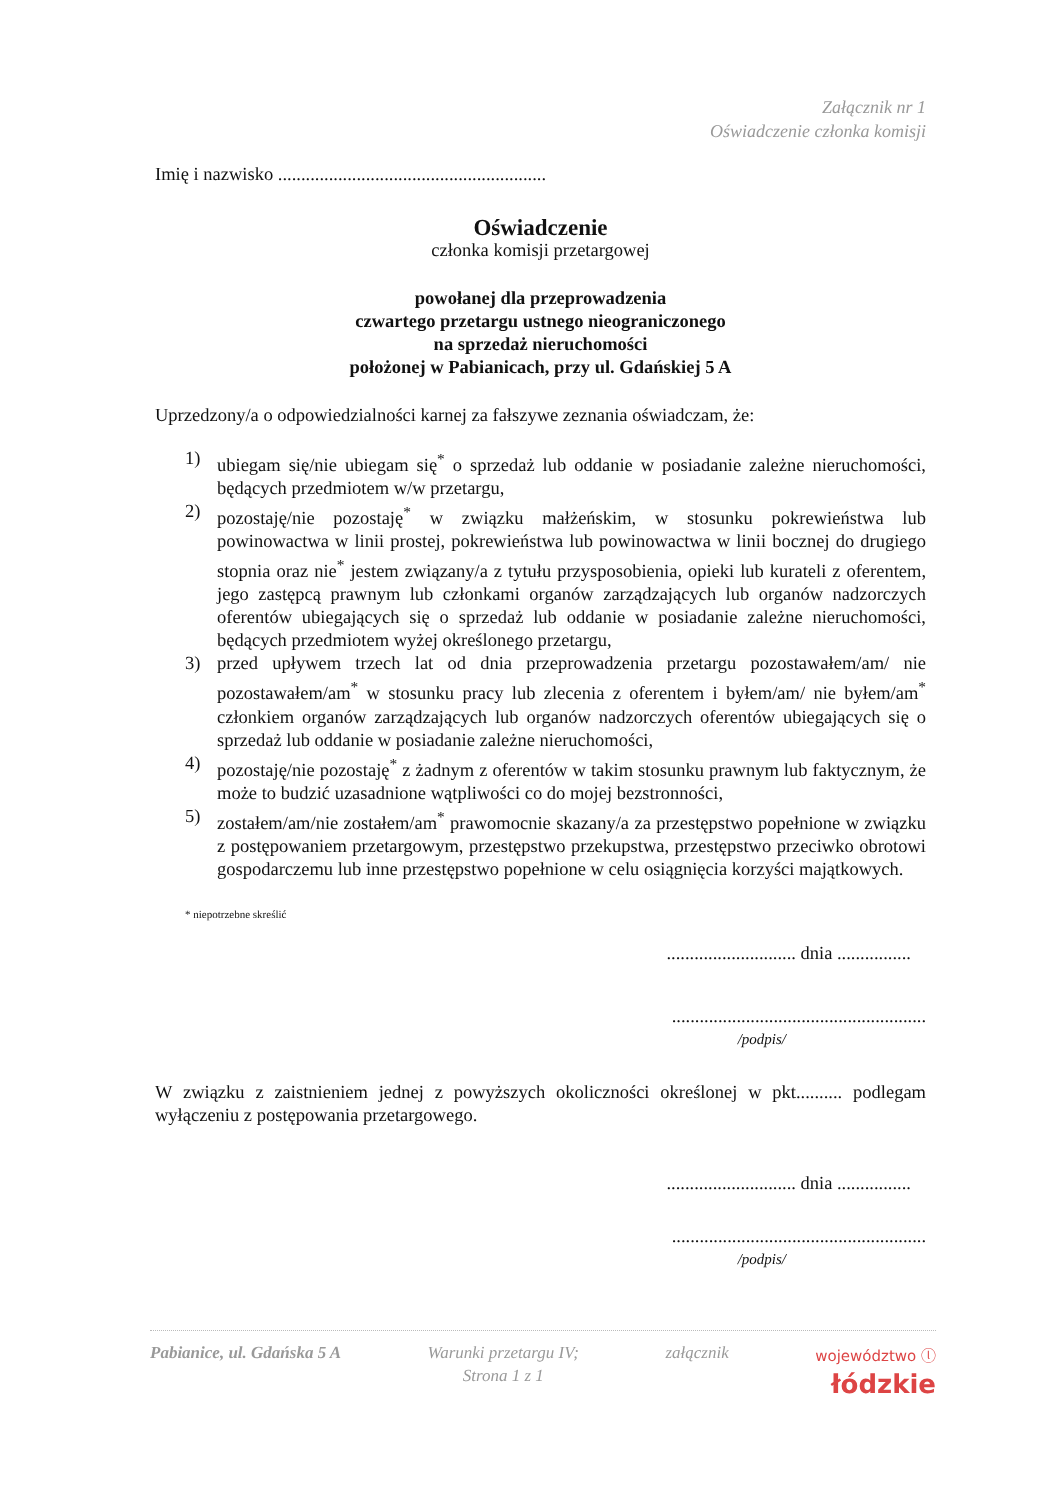Załącznik nr 1
Oświadczenie członka komisji
Imię i nazwisko ..........................................................
Oświadczenie
członka komisji przetargowej
powołanej dla przeprowadzenia
czwartego przetargu ustnego nieograniczonego
na sprzedaż nieruchomości
położonej w Pabianicach, przy ul. Gdańskiej 5 A
Uprzedzony/a o odpowiedzialności karnej za fałszywe zeznania oświadczam, że:
1) ubiegam się/nie ubiegam się<sup>*</sup> o sprzedaż lub oddanie w posiadanie zależne nieruchomości, będących przedmiotem w/w przetargu,
2) pozostaję/nie pozostaję<sup>*</sup> w związku małżeńskim, w stosunku pokrewieństwa lub powinowactwa w linii prostej, pokrewieństwa lub powinowactwa w linii bocznej do drugiego stopnia oraz nie<sup>*</sup> jestem związany/a z tytułu przysposobienia, opieki lub kurateli z oferentem, jego zastępcą prawnym lub członkami organów zarządzających lub organów nadzorczych oferentów ubiegających się o sprzedaż lub oddanie w posiadanie zależne nieruchomości, będących przedmiotem wyżej określonego przetargu,
3) przed upływem trzech lat od dnia przeprowadzenia przetargu pozostawałem/am/ nie pozostawałem/am<sup>*</sup> w stosunku pracy lub zlecenia z oferentem i byłem/am/ nie byłem/am<sup>*</sup> członkiem organów zarządzających lub organów nadzorczych oferentów ubiegających się o sprzedaż lub oddanie w posiadanie zależne nieruchomości,
4) pozostaję/nie pozostaję<sup>*</sup> z żadnym z oferentów w takim stosunku prawnym lub faktycznym, że może to budzić uzasadnione wątpliwości co do mojej bezstronności,
5) zostałem/am/nie zostałem/am<sup>*</sup> prawomocnie skazany/a za przestępstwo popełnione w związku z postępowaniem przetargowym, przestępstwo przekupstwa, przestępstwo przeciwko obrotowi gospodarczemu lub inne przestępstwo popełnione w celu osiągnięcia korzyści majątkowych.
* niepotrzebne skreślić
............................ dnia ................
.......................................................
/podpis/
W związku z zaistnieniem jednej z powyższych okoliczności określonej w pkt.......... podlegam wyłączeniu z postępowania przetargowego.
............................ dnia ................
.......................................................
/podpis/
Pabianice, ul. Gdańska 5 A Warunki przetargu IV;
Strona 1 z 1
załącznik
województwo ⓛ
łódzkie